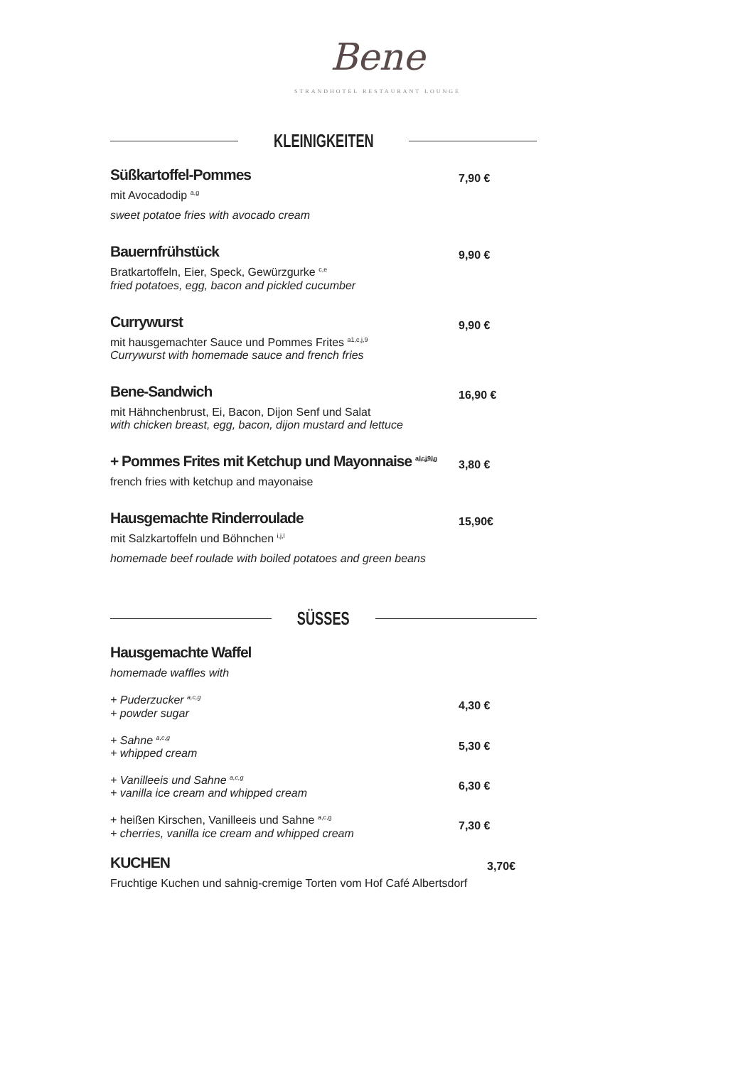Bene
STRANDHOTEL RESTAURANT LOUNGE
KLEINIGKEITEN
Süßkartoffel-Pommes
mit Avocadodip <sup>a,g</sup>
sweet potatoe fries with avocado cream
7,90 €
Bauernfrühstück
Bratkartoffeln, Eier, Speck, Gewürzgurke <sup>c,e</sup>
fried potatoes, egg, bacon and pickled cucumber
9,90 €
Currywurst
mit hausgemachter Sauce und Pommes Frites <sup>a1,c,j,9</sup>
Currywurst with homemade sauce and french fries
9,90 €
Bene-Sandwich
mit Hähnchenbrust, Ei, Bacon, Dijon Senf und Salat
with chicken breast, egg, bacon, dijon mustard and lettuce
16,90 €
+ Pommes Frites mit Ketchup und Mayonnaise <sup>a,l,c,j,9,l,g</sup>
french fries with ketchup and mayonaise
3,80 €
Hausgemachte Rinderroulade
mit Salzkartoffeln und Böhnchen <sup>i,j,l</sup>
homemade beef roulade with boiled potatoes and green beans
15,90€
SÜSSES
Hausgemachte Waffel
homemade waffles with
+ Puderzucker <sup>a,c,g</sup>
+ powder sugar
4,30 €
+ Sahne <sup>a,c,g</sup>
+ whipped cream
5,30 €
+ Vanilleeis und Sahne <sup>a,c,g</sup>
+ vanilla ice cream and whipped cream
6,30 €
+ heißen Kirschen, Vanilleeis und Sahne <sup>a,c,g</sup>
+ cherries, vanilla ice cream and whipped cream
7,30 €
KUCHEN
Fruchtige Kuchen und sahnig-cremige Torten vom Hof Café Albertsdorf
3,70€